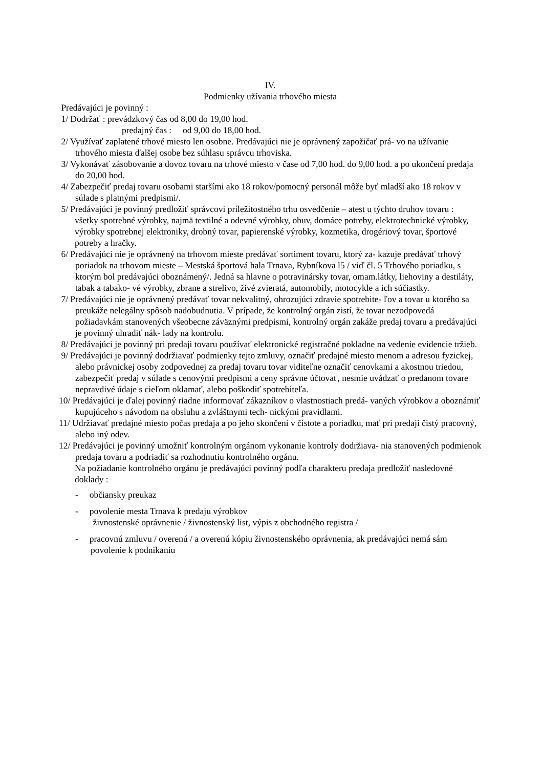IV.
Podmienky užívania trhového miesta
Predávajúci je povinný :
1/ Dodržať : prevádzkový čas od 8,00 do 19,00 hod.
predajný čas : od 9,00 do 18,00 hod.
2/ Využívať zaplatené trhové miesto len osobne. Predávajúci nie je oprávnený zapožičať prá- vo na užívanie trhového miesta ďalšej osobe bez súhlasu správcu trhoviska.
3/ Vykonávať zásobovanie a dovoz tovaru na trhové miesto v čase od 7,00 hod. do 9,00 hod. a po ukončení predaja do 20,00 hod.
4/ Zabezpečiť predaj tovaru osobami staršími ako 18 rokov/pomocný personál môže byť mladší ako 18 rokov v súlade s platnými predpismi/.
5/ Predávajúci je povinný predložiť správcovi príležitostného trhu osvedčenie – atest u týchto druhov tovaru :
všetky spotrebné výrobky, najmä textilné a odevné výrobky, obuv, domáce potreby, elektrotechnické výrobky, výrobky spotrebnej elektroniky, drobný tovar, papierenské výrobky, kozmetika, drogériový tovar, športové potreby a hračky.
6/ Predávajúci nie je oprávnený na trhovom mieste predávať sortiment tovaru, ktorý za- kazuje predávať trhový poriadok na trhovom mieste – Mestská športová hala Trnava, Rybníkova l5 / viď čl. 5 Trhového poriadku, s ktorým bol predávajúci oboznámený/. Jedná sa hlavne o potravinársky tovar, omam.látky, liehoviny a destiláty, tabak a tabako- vé výrobky, zbrane a strelivo, živé zvieratá, automobily, motocykle a ich súčiastky.
7/ Predávajúci nie je oprávnený predávať tovar nekvalitný, ohrozujúci zdravie spotrebite- ľov a tovar u ktorého sa preukáže nelegálny spôsob nadobudnutia. V prípade, že kontrolný orgán zistí, že tovar nezodpovedá požiadavkám stanovených všeobecne záväznými predpismi, kontrolný orgán zakáže predaj tovaru a predávajúci je povinný uhradiť nák- lady na kontrolu.
8/ Predávajúci je povinný pri predaji tovaru používať elektronické registračné pokladne na vedenie evidencie tržieb.
9/ Predávajúci je povinný dodržiavať podmienky tejto zmluvy, označiť predajné miesto menom a adresou fyzickej, alebo právnickej osoby zodpovednej za predaj tovaru tovar viditeľne označiť cenovkami a akostnou triedou, zabezpečiť predaj v súlade s cenovými predpismi a ceny správne účtovať, nesmie uvádzať o predanom tovare nepravdivé údaje s cieľom oklamať, alebo poškodiť spotrebiteľa.
10/ Predávajúci je ďalej povinný riadne informovať zákazníkov o vlastnostiach predá- vaných výrobkov a oboznámiť kupujúceho s návodom na obsluhu a zvláštnymi tech- nickými pravidlami.
11/ Udržiavať predajné miesto počas predaja a po jeho skončení v čistote a poriadku, mať pri predaji čistý pracovný, alebo iný odev.
12/ Predávajúci je povinný umožniť kontrolným orgánom vykonanie kontroly dodržiava- nia stanovených podmienok predaja tovaru a podriadiť sa rozhodnutiu kontrolného orgánu.
Na požiadanie kontrolného orgánu je predávajúci povinný podľa charakteru predaja predložiť nasledovné doklady :
- občiansky preukaz
- povolenie mesta Trnava k predaju výrobkov
živnostenské oprávnenie / živnostenský list, výpis z obchodného registra /
- pracovnú zmluvu / overenú / a overenú kópiu živnostenského oprávnenia, ak predávajúci nemá sám povolenie k podnikaniu